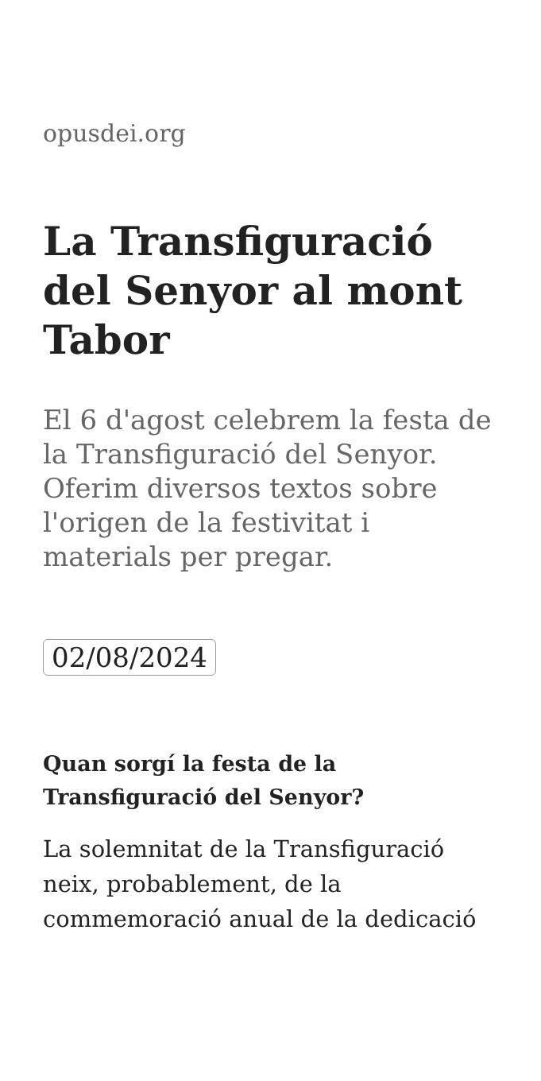opusdei.org
La Transfiguració del Senyor al mont Tabor
El 6 d'agost celebrem la festa de la Transfiguració del Senyor. Oferim diversos textos sobre l'origen de la festivitat i materials per pregar.
02/08/2024
Quan sorgí la festa de la Transfiguració del Senyor?
La solemnitat de la Transfiguració neix, probablement, de la commemoració anual de la dedicació